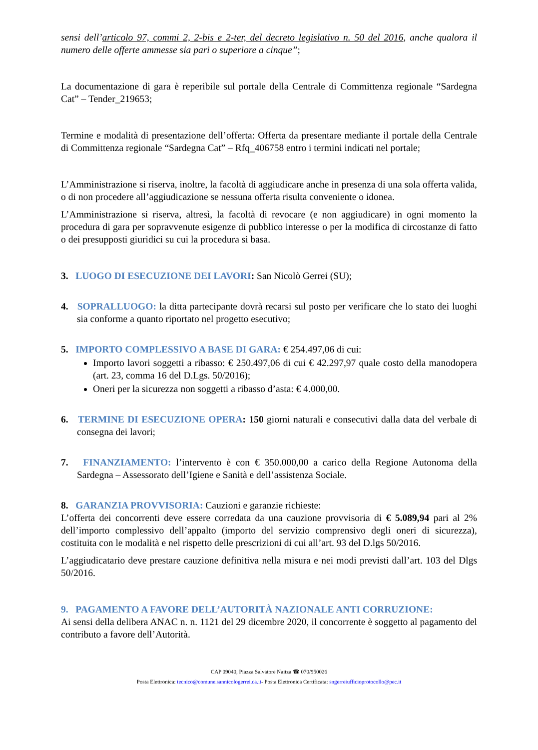sensi dell’articolo 97, commi 2, 2-bis e 2-ter, del decreto legislativo n. 50 del 2016, anche qualora il numero delle offerte ammesse sia pari o superiore a cinque”;
La documentazione di gara è reperibile sul portale della Centrale di Committenza regionale “Sardegna Cat” – Tender_219653;
Termine e modalità di presentazione dell’offerta: Offerta da presentare mediante il portale della Centrale di Committenza regionale “Sardegna Cat” – Rfq_406758 entro i termini indicati nel portale;
L’Amministrazione si riserva, inoltre, la facoltà di aggiudicare anche in presenza di una sola offerta valida, o di non procedere all’aggiudicazione se nessuna offerta risulta conveniente o idonea.
L’Amministrazione si riserva, altresì, la facoltà di revocare (e non aggiudicare) in ogni momento la procedura di gara per sopravvenute esigenze di pubblico interesse o per la modifica di circostanze di fatto o dei presupposti giuridici su cui la procedura si basa.
3. LUOGO DI ESECUZIONE DEI LAVORI: San Nicolò Gerrei (SU);
4. SOPRALLUOGO: la ditta partecipante dovrà recarsi sul posto per verificare che lo stato dei luoghi sia conforme a quanto riportato nel progetto esecutivo;
5. IMPORTO COMPLESSIVO A BASE DI GARA: € 254.497,06 di cui:
Importo lavori soggetti a ribasso: € 250.497,06 di cui € 42.297,97 quale costo della manodopera (art. 23, comma 16 del D.Lgs. 50/2016);
Oneri per la sicurezza non soggetti a ribasso d’asta: € 4.000,00.
6. TERMINE DI ESECUZIONE OPERA: 150 giorni naturali e consecutivi dalla data del verbale di consegna dei lavori;
7. FINANZIAMENTO: l’intervento è con € 350.000,00 a carico della Regione Autonoma della Sardegna – Assessorato dell’Igiene e Sanità e dell’assistenza Sociale.
8. GARANZIA PROVVISORIA: Cauzioni e garanzie richieste:
L’offerta dei concorrenti deve essere corredata da una cauzione provvisoria di € 5.089,94 pari al 2% dell’importo complessivo dell’appalto (importo del servizio comprensivo degli oneri di sicurezza), costituita con le modalità e nel rispetto delle prescrizioni di cui all’art. 93 del D.lgs 50/2016.
L’aggiudicatario deve prestare cauzione definitiva nella misura e nei modi previsti dall’art. 103 del Dlgs 50/2016.
9. PAGAMENTO A FAVORE DELL’AUTORITÀ NAZIONALE ANTI CORRUZIONE:
Ai sensi della delibera ANAC n. n. 1121 del 29 dicembre 2020, il concorrente è soggetto al pagamento del contributo a favore dell’Autorità.
CAP 09040, Piazza Salvatore Naitza ☎ 070/950026
Posta Elettronica: tecnico@comune.sannicologerrei.ca.it- Posta Elettronica Certificata: sngerreiufficioprotocollo@pec.it